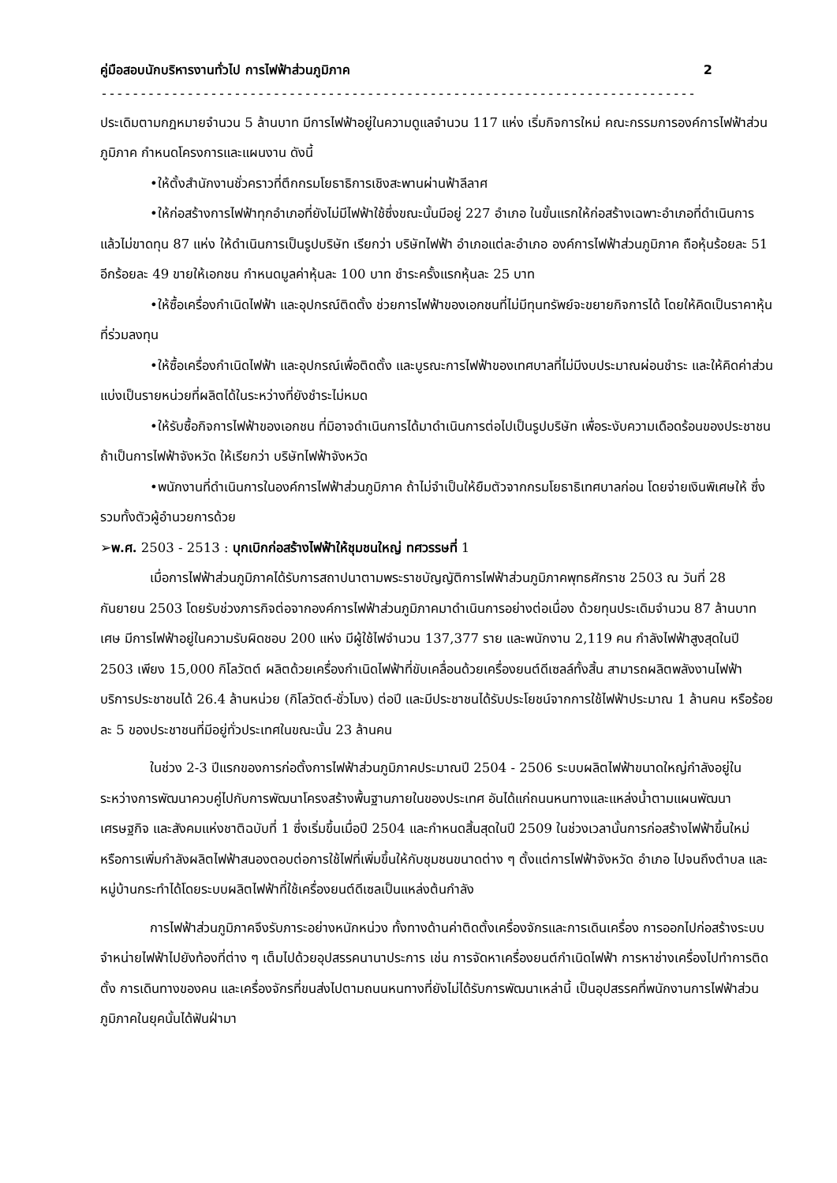คู่มือสอบนักบริหารงานทั่วไป การไฟฟ้าส่วนภูมิภาค 2
----------------------------------------------------------------------------
ประเดิมตามกฎหมายจำนวน 5 ล้านบาท มีการไฟฟ้าอยู่ในความดูแลจำนวน 117 แห่ง เริ่มกิจการใหม่ คณะกรรมการองค์การไฟฟ้าส่วนภูมิภาค กำหนดโครงการและแผนงาน ดังนี้
•ให้ตั้งสำนักงานชั่วคราวที่ตึกกรมโยธาธิการเชิงสะพานผ่านฟ้าลีลาศ
•ให้ก่อสร้างการไฟฟ้าทุกอำเภอที่ยังไม่มีไฟฟ้าใช้ซึ่งขณะนั้นมีอยู่ 227 อำเภอ ในขั้นแรกให้ก่อสร้างเฉพาะอำเภอที่ดำเนินการแล้วไม่ขาดทุน 87 แห่ง ให้ดำเนินการเป็นรูปบริษัท เรียกว่า บริษัทไฟฟ้า อำเภอแต่ละอำเภอ องค์การไฟฟ้าส่วนภูมิภาค ถือหุ้นร้อยละ 51 อีกร้อยละ 49 ขายให้เอกชน กำหนดมูลค่าหุ้นละ 100 บาท ชำระครั้งแรกหุ้นละ 25 บาท
•ให้ซื้อเครื่องกำเนิดไฟฟ้า และอุปกรณ์ติดตั้ง ช่วยการไฟฟ้าของเอกชนที่ไม่มีทุนทรัพย์จะขยายกิจการได้ โดยให้คิดเป็นราคาหุ้นที่ร่วมลงทุน
•ให้ซื้อเครื่องกำเนิดไฟฟ้า และอุปกรณ์เพื่อติดตั้ง และบูรณะการไฟฟ้าของเทศบาลที่ไม่มีงบประมาณผ่อนชำระ และให้คิดค่าส่วนแบ่งเป็นรายหน่วยที่ผลิตได้ในระหว่างที่ยังชำระไม่หมด
•ให้รับซื้อกิจการไฟฟ้าของเอกชน ที่มิอาจดำเนินการได้มาดำเนินการต่อไปเป็นรูปบริษัท เพื่อระงับความเดือดร้อนของประชาชน ถ้าเป็นการไฟฟ้าจังหวัด ให้เรียกว่า บริษัทไฟฟ้าจังหวัด
•พนักงานที่ดำเนินการในองค์การไฟฟ้าส่วนภูมิภาค ถ้าไม่จำเป็นให้ยืมตัวจากกรมโยธาธิเทศบาลก่อน โดยจ่ายเงินพิเศษให้ ซึ่งรวมทั้งตัวผู้อำนวยการด้วย
➢พ.ศ. 2503 - 2513 : บุกเบิกก่อสร้างไฟฟ้าให้ชุมชนใหญ่ ทศวรรษที่ 1
เมื่อการไฟฟ้าส่วนภูมิภาคได้รับการสถาปนาตามพระราชบัญญัติการไฟฟ้าส่วนภูมิภาคพุทธศักราช 2503 ณ วันที่ 28 กันยายน 2503 โดยรับช่วงภารกิจต่อจากองค์การไฟฟ้าส่วนภูมิภาคมาดำเนินการอย่างต่อเนื่อง ด้วยทุนประเดิมจำนวน 87 ล้านบาทเศษ มีการไฟฟ้าอยู่ในความรับผิดชอบ 200 แห่ง มีผู้ใช้ไฟจำนวน 137,377 ราย และพนักงาน 2,119 คน กำลังไฟฟ้าสูงสุดในปี 2503 เพียง 15,000 กิโลวัตต์ ผลิตด้วยเครื่องกำเนิดไฟฟ้าที่ขับเคลื่อนด้วยเครื่องยนต์ดีเซลล์ทั้งสิ้น สามารถผลิตพลังงานไฟฟ้าบริการประชาชนได้ 26.4 ล้านหน่วย (กิโลวัตต์-ชั่วโมง) ต่อปี และมีประชาชนได้รับประโยชน์จากการใช้ไฟฟ้าประมาณ 1 ล้านคน หรือร้อยละ 5 ของประชาชนที่มีอยู่ทั่วประเทศในขณะนั้น 23 ล้านคน
ในช่วง 2-3 ปีแรกของการก่อตั้งการไฟฟ้าส่วนภูมิภาคประมาณปี 2504 - 2506 ระบบผลิตไฟฟ้าขนาดใหญ่กำลังอยู่ในระหว่างการพัฒนาควบคู่ไปกับการพัฒนาโครงสร้างพื้นฐานภายในของประเทศ อันได้แก่ถนนหนทางและแหล่งน้ำตามแผนพัฒนาเศรษฐกิจ และสังคมแห่งชาติฉบับที่ 1 ซึ่งเริ่มขึ้นเมื่อปี 2504 และกำหนดสิ้นสุดในปี 2509 ในช่วงเวลานั้นการก่อสร้างไฟฟ้าขึ้นใหม่ หรือการเพิ่มกำลังผลิตไฟฟ้าสนองตอบต่อการใช้ไฟที่เพิ่มขึ้นให้กับชุมชนขนาดต่าง ๆ ตั้งแต่การไฟฟ้าจังหวัด อำเภอ ไปจนถึงตำบล และหมู่บ้านกระทำได้โดยระบบผลิตไฟฟ้าที่ใช้เครื่องยนต์ดีเซลเป็นแหล่งต้นกำลัง
การไฟฟ้าส่วนภูมิภาคจึงรับภาระอย่างหนักหน่วง ทั้งทางด้านค่าติดตั้งเครื่องจักรและการเดินเครื่อง การออกไปก่อสร้างระบบจำหน่ายไฟฟ้าไปยังท้องที่ต่าง ๆ เต็มไปด้วยอุปสรรคนานาประการ เช่น การจัดหาเครื่องยนต์กำเนิดไฟฟ้า การหาช่างเครื่องไปทำการติดตั้ง การเดินทางของคน และเครื่องจักรที่ขนส่งไปตามถนนหนทางที่ยังไม่ได้รับการพัฒนาเหล่านี้ เป็นอุปสรรคที่พนักงานการไฟฟ้าส่วนภูมิภาคในยุคนั้นได้ฟันฝ่ามา